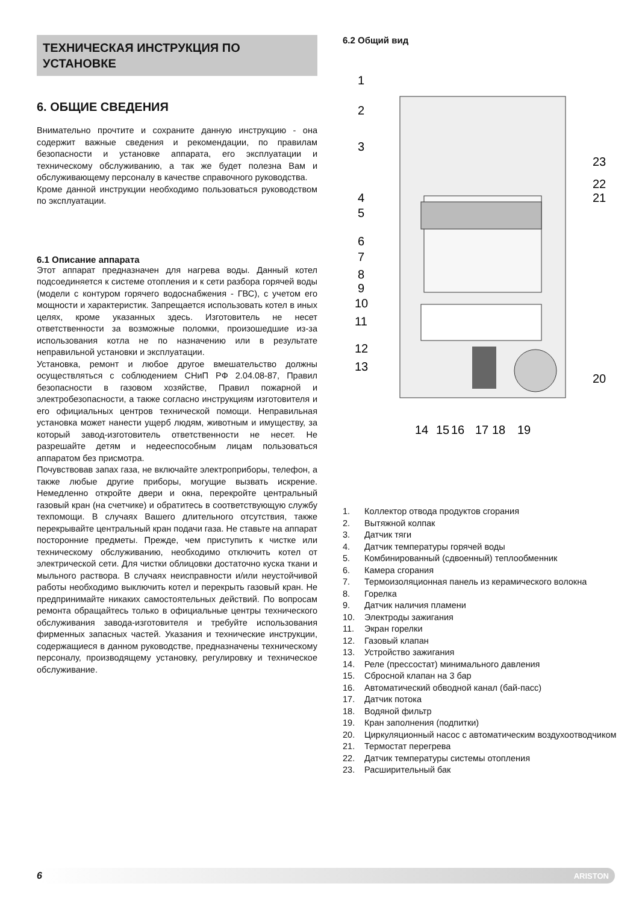ТЕХНИЧЕСКАЯ ИНСТРУКЦИЯ ПО УСТАНОВКЕ
6. ОБЩИЕ СВЕДЕНИЯ
Внимательно прочтите и сохраните данную инструкцию - она содержит важные сведения и рекомендации, по правилам безопасности и установке аппарата, его эксплуатации и техническому обслуживанию, а так же будет полезна Вам и обслуживающему персоналу в качестве справочного руководства.
Кроме данной инструкции необходимо пользоваться руководством по эксплуатации.
6.1 Описание аппарата
Этот аппарат предназначен для нагрева воды. Данный котел подсоединяется к системе отопления и к сети разбора горячей воды (модели с контуром горячего водоснабжения - ГВС), с учетом его мощности и характеристик. Запрещается использовать котел в иных целях, кроме указанных здесь. Изготовитель не несет ответственности за возможные поломки, произошедшие из-за использования котла не по назначению или в результате неправильной установки и эксплуатации.
Установка, ремонт и любое другое вмешательство должны осуществляться с соблюдением СНиП РФ 2.04.08-87, Правил безопасности в газовом хозяйстве, Правил пожарной и электробезопасности, а также согласно инструкциям изготовителя и его официальных центров технической помощи. Неправильная установка может нанести ущерб людям, животным и имуществу, за который завод-изготовитель ответственности не несет. Не разрешайте детям и недееспособным лицам пользоваться аппаратом без присмотра.
Почувствовав запах газа, не включайте электроприборы, телефон, а также любые другие приборы, могущие вызвать искрение. Немедленно откройте двери и окна, перекройте центральный газовый кран (на счетчике) и обратитесь в соответствующую службу техпомощи. В случаях Вашего длительного отсутствия, также перекрывайте центральный кран подачи газа. Не ставьте на аппарат посторонние предметы. Прежде, чем приступить к чистке или техническому обслуживанию, необходимо отключить котел от электрической сети. Для чистки облицовки достаточно куска ткани и мыльного раствора. В случаях неисправности и/или неустойчивой работы необходимо выключить котел и перекрыть газовый кран. Не предпринимайте никаких самостоятельных действий. По вопросам ремонта обращайтесь только в официальные центры технического обслуживания завода-изготовителя и требуйте использования фирменных запасных частей. Указания и технические инструкции, содержащиеся в данном руководстве, предназначены техническому персоналу, производящему установку, регулировку и техническое обслуживание.
6.2 Общий вид
1
2
3
4
5
6
7
8
9
10
11
12
13
23
22
21
20
14
15
16
17
18
19
1. Коллектор отвода продуктов сгорания
2. Вытяжной колпак
3. Датчик тяги
4. Датчик температуры горячей воды
5. Комбинированный (сдвоенный) теплообменник
6. Камера сгорания
7. Термоизоляционная панель из керамического волокна
8. Горелка
9. Датчик наличия пламени
10. Электроды зажигания
11. Экран горелки
12. Газовый клапан
13. Устройство зажигания
14. Реле (прессостат) минимального давления
15. Сбросной клапан на 3 бар
16. Автоматический обводной канал (бай-пасс)
17. Датчик потока
18. Водяной фильтр
19. Кран заполнения (подпитки)
20. Циркуляционный насос с автоматическим воздухоотводчиком
21. Термостат перегрева
22. Датчик температуры системы отопления
23. Расширительный бак
6 ARISTON